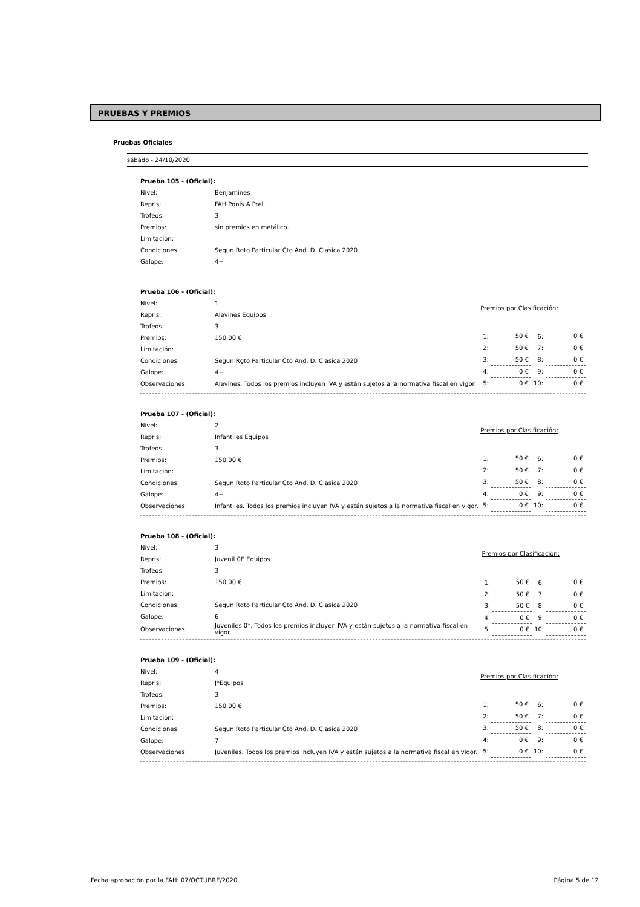PRUEBAS Y PREMIOS
Pruebas Oficiales
sábado - 24/10/2020
| Prueba 105 - (Oficial): | |
| Nivel: | Benjamines |
| Repris: | FAH Ponis A Prel. |
| Trofeos: | 3 |
| Premios: | sin premios en metálico. |
| Limitación: | |
| Condiciones: | Segun Rgto Particular Cto And. D. Clasica 2020 |
| Galope: | 4+ |
| Prueba 106 - (Oficial): | |
| Nivel: | 1 |
| Repris: | Alevines Equipos |
| Trofeos: | 3 |
| Premios: | 150,00 € |
| Limitación: | |
| Condiciones: | Segun Rgto Particular Cto And. D. Clasica 2020 |
| Galope: | 4+ |
| Observaciones: | Alevines. Todos los premios incluyen IVA y están sujetos a la normativa fiscal en vigor. |
| Premios por Clasificación: | | | |
| --- | --- | --- | --- |
| 1: | 50 € | 6: | 0 € |
| 2: | 50 € | 7: | 0 € |
| 3: | 50 € | 8: | 0 € |
| 4: | 0 € | 9: | 0 € |
| 5: | 0 € | 10: | 0 € |
| Prueba 107 - (Oficial): | |
| Nivel: | 2 |
| Repris: | Infantiles Equipos |
| Trofeos: | 3 |
| Premios: | 150,00 € |
| Limitación: | |
| Condiciones: | Segun Rgto Particular Cto And. D. Clasica 2020 |
| Galope: | 4+ |
| Observaciones: | Infantiles. Todos los premios incluyen IVA y están sujetos a la normativa fiscal en vigor. |
| Premios por Clasificación: | | | |
| --- | --- | --- | --- |
| 1: | 50 € | 6: | 0 € |
| 2: | 50 € | 7: | 0 € |
| 3: | 50 € | 8: | 0 € |
| 4: | 0 € | 9: | 0 € |
| 5: | 0 € | 10: | 0 € |
| Prueba 108 - (Oficial): | |
| Nivel: | 3 |
| Repris: | Juvenil 0E Equipos |
| Trofeos: | 3 |
| Premios: | 150,00 € |
| Limitación: | |
| Condiciones: | Segun Rgto Particular Cto And. D. Clasica 2020 |
| Galope: | 6 |
| Observaciones: | Juveniles 0*. Todos los premios incluyen IVA y están sujetos a la normativa fiscal en vigor. |
| Premios por Clasificación: | | | |
| --- | --- | --- | --- |
| 1: | 50 € | 6: | 0 € |
| 2: | 50 € | 7: | 0 € |
| 3: | 50 € | 8: | 0 € |
| 4: | 0 € | 9: | 0 € |
| 5: | 0 € | 10: | 0 € |
| Prueba 109 - (Oficial): | |
| Nivel: | 4 |
| Repris: | J*Equipos |
| Trofeos: | 3 |
| Premios: | 150,00 € |
| Limitación: | |
| Condiciones: | Segun Rgto Particular Cto And. D. Clasica 2020 |
| Galope: | 7 |
| Observaciones: | Juveniles. Todos los premios incluyen IVA y están sujetos a la normativa fiscal en vigor. |
| Premios por Clasificación: | | | |
| --- | --- | --- | --- |
| 1: | 50 € | 6: | 0 € |
| 2: | 50 € | 7: | 0 € |
| 3: | 50 € | 8: | 0 € |
| 4: | 0 € | 9: | 0 € |
| 5: | 0 € | 10: | 0 € |
Fecha aprobación por la FAH: 07/OCTUBRE/2020 Página 5 de 12